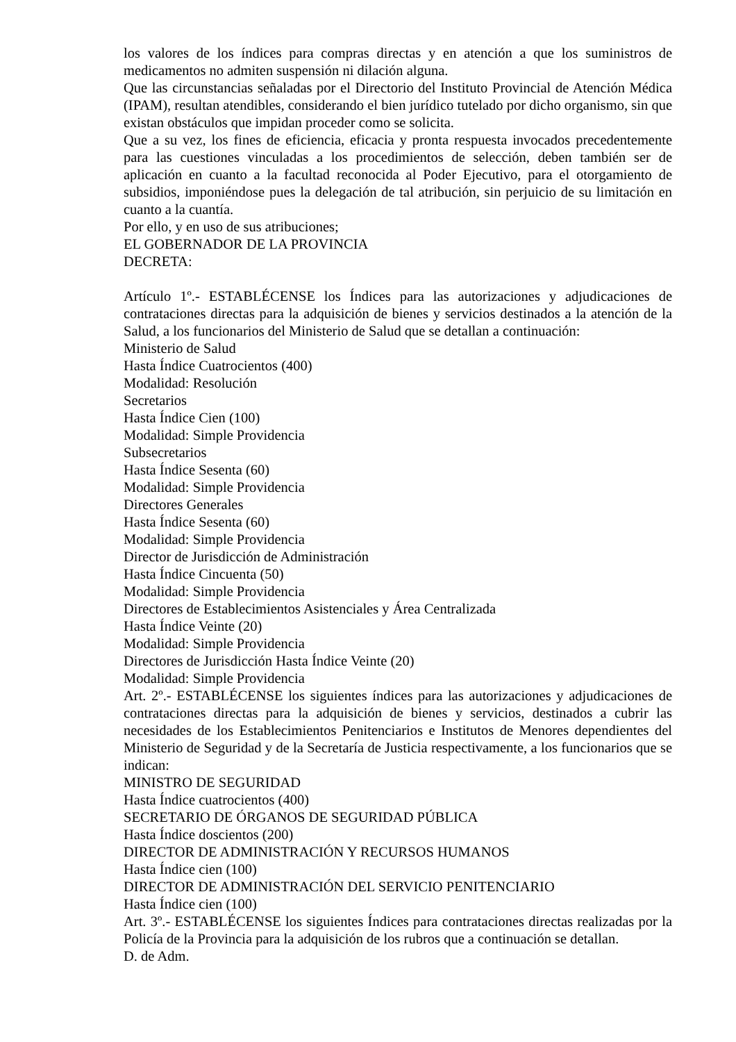los valores de los índices para compras directas y en atención a que los suministros de medicamentos no admiten suspensión ni dilación alguna.
Que las circunstancias señaladas por el Directorio del Instituto Provincial de Atención Médica (IPAM), resultan atendibles, considerando el bien jurídico tutelado por dicho organismo, sin que existan obstáculos que impidan proceder como se solicita.
Que a su vez, los fines de eficiencia, eficacia y pronta respuesta invocados precedentemente para las cuestiones vinculadas a los procedimientos de selección, deben también ser de aplicación en cuanto a la facultad reconocida al Poder Ejecutivo, para el otorgamiento de subsidios, imponiéndose pues la delegación de tal atribución, sin perjuicio de su limitación en cuanto a la cuantía.
Por ello, y en uso de sus atribuciones;
EL GOBERNADOR DE LA PROVINCIA
DECRETA:
Artículo 1º.- ESTABLÉCENSE los Índices para las autorizaciones y adjudicaciones de contrataciones directas para la adquisición de bienes y servicios destinados a la atención de la Salud, a los funcionarios del Ministerio de Salud que se detallan a continuación:
Ministerio de Salud
Hasta Índice Cuatrocientos (400)
Modalidad: Resolución
Secretarios
Hasta Índice Cien (100)
Modalidad: Simple Providencia
Subsecretarios
Hasta Índice Sesenta (60)
Modalidad: Simple Providencia
Directores Generales
Hasta Índice Sesenta (60)
Modalidad: Simple Providencia
Director de Jurisdicción de Administración
Hasta Índice Cincuenta (50)
Modalidad: Simple Providencia
Directores de Establecimientos Asistenciales y Área Centralizada
Hasta Índice Veinte (20)
Modalidad: Simple Providencia
Directores de Jurisdicción Hasta Índice Veinte (20)
Modalidad: Simple Providencia
Art. 2º.- ESTABLÉCENSE los siguientes índices para las autorizaciones y adjudicaciones de contrataciones directas para la adquisición de bienes y servicios, destinados a cubrir las necesidades de los Establecimientos Penitenciarios e Institutos de Menores dependientes del Ministerio de Seguridad y de la Secretaría de Justicia respectivamente, a los funcionarios que se indican:
MINISTRO DE SEGURIDAD
Hasta Índice cuatrocientos (400)
SECRETARIO DE ÓRGANOS DE SEGURIDAD PÚBLICA
Hasta Índice doscientos (200)
DIRECTOR DE ADMINISTRACIÓN Y RECURSOS HUMANOS
Hasta Índice cien (100)
DIRECTOR DE ADMINISTRACIÓN DEL SERVICIO PENITENCIARIO
Hasta Índice cien (100)
Art. 3º.- ESTABLÉCENSE los siguientes Índices para contrataciones directas realizadas por la Policía de la Provincia para la adquisición de los rubros que a continuación se detallan.
D. de Adm.